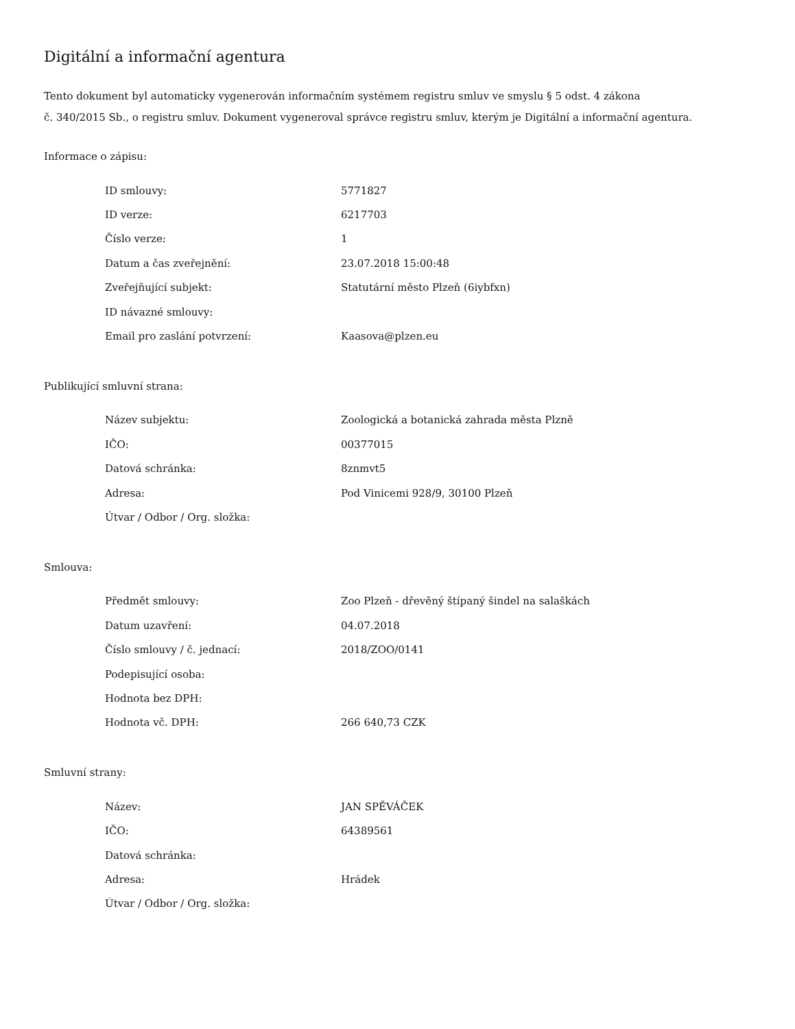Digitální a informační agentura
Tento dokument byl automaticky vygenerován informačním systémem registru smluv ve smyslu § 5 odst. 4 zákona
č. 340/2015 Sb., o registru smluv. Dokument vygeneroval správce registru smluv, kterým je Digitální a informační agentura.
Informace o zápisu:
| ID smlouvy: | 5771827 |
| ID verze: | 6217703 |
| Číslo verze: | 1 |
| Datum a čas zveřejnění: | 23.07.2018 15:00:48 |
| Zveřejňující subjekt: | Statutární město Plzeň (6iybfxn) |
| ID návazné smlouvy: | |
| Email pro zaslání potvrzení: | Kaasova@plzen.eu |
Publikující smluvní strana:
| Název subjektu: | Zoologická a botanická zahrada města Plzně |
| IČO: | 00377015 |
| Datová schránka: | 8znmvt5 |
| Adresa: | Pod Vinicemi 928/9, 30100 Plzeň |
| Útvar / Odbor / Org. složka: | |
Smlouva:
| Předmět smlouvy: | Zoo Plzeň - dřevěný štípaný šindel na salaškách |
| Datum uzavření: | 04.07.2018 |
| Číslo smlouvy / č. jednací: | 2018/ZOO/0141 |
| Podepisující osoba: | |
| Hodnota bez DPH: | |
| Hodnota vč. DPH: | 266 640,73 CZK |
Smluvní strany:
| Název: | JAN SPĚVÁČEK |
| IČO: | 64389561 |
| Datová schránka: | |
| Adresa: | Hrádek |
| Útvar / Odbor / Org. složka: | |